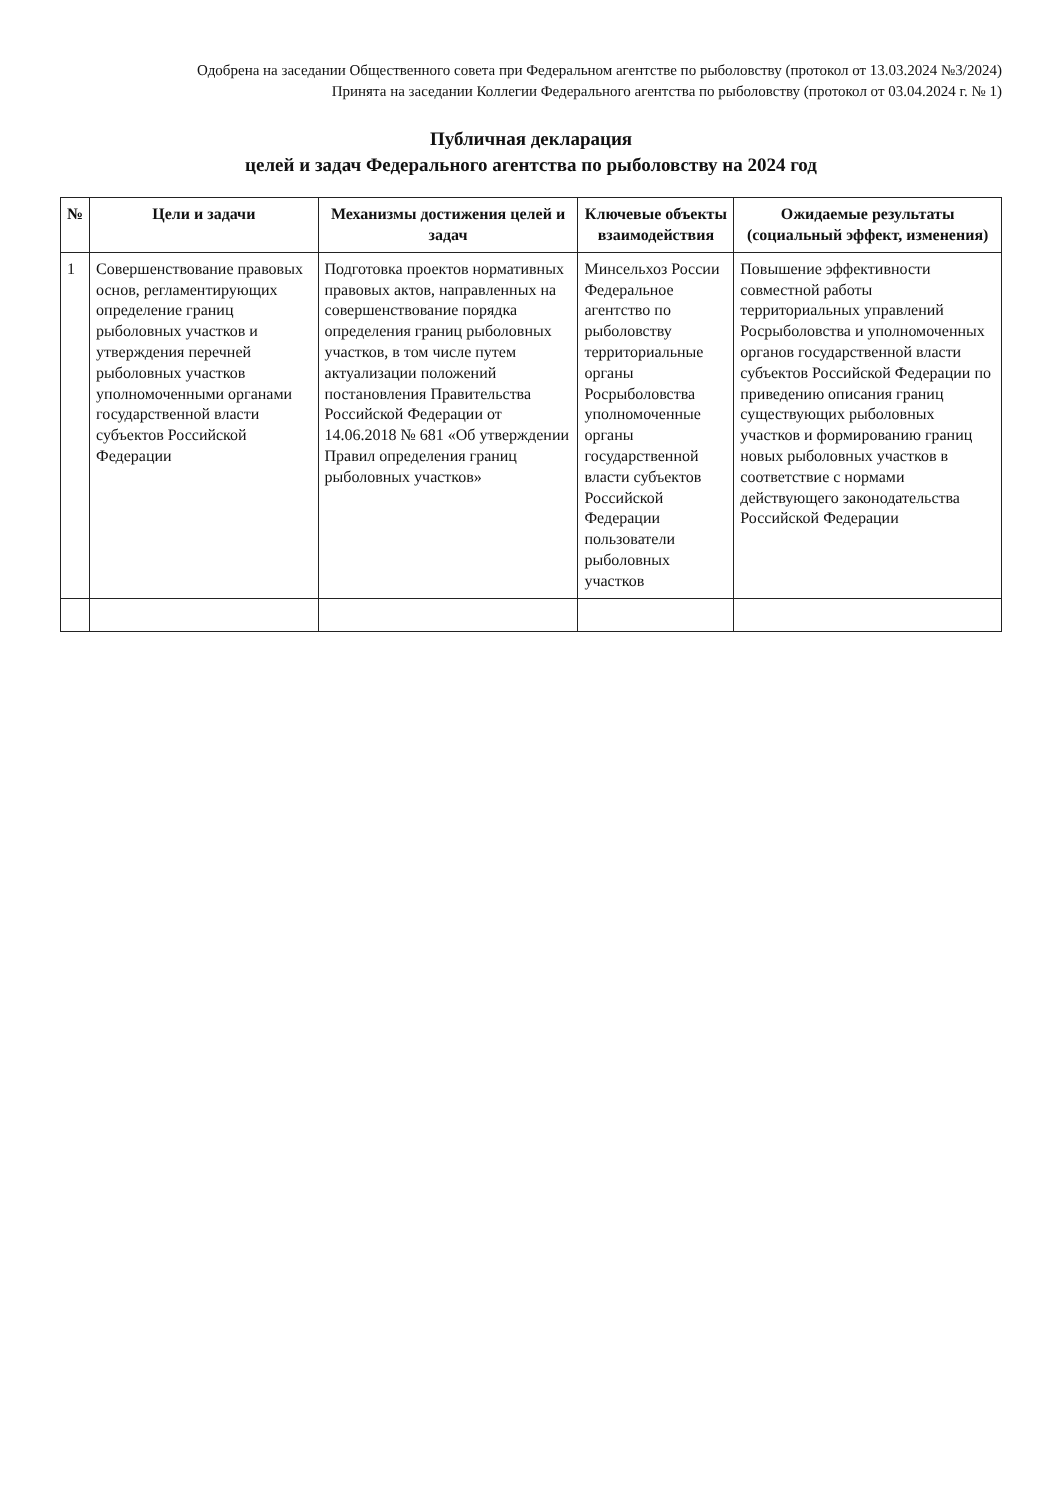Одобрена на заседании Общественного совета при Федеральном агентстве по рыболовству (протокол от 13.03.2024 №3/2024)
Принята на заседании Коллегии Федерального агентства по рыболовству (протокол от 03.04.2024 г. № 1)
Публичная декларация
целей и задач Федерального агентства по рыболовству на 2024 год
| № | Цели и задачи | Механизмы достижения целей и задач | Ключевые объекты взаимодействия | Ожидаемые результаты (социальный эффект, изменения) |
| --- | --- | --- | --- | --- |
| 1 | Совершенствование правовых основ, регламентирующих определение границ рыболовных участков и утверждения перечней рыболовных участков уполномоченными органами государственной власти субъектов Российской Федерации | Подготовка проектов нормативных правовых актов, направленных на совершенствование порядка определения границ рыболовных участков, в том числе путем актуализации положений постановления Правительства Российской Федерации от 14.06.2018 № 681 «Об утверждении Правил определения границ рыболовных участков» | Минсельхоз России Федеральное агентство по рыболовству территориальные органы Росрыболовства уполномоченные органы государственной власти субъектов Российской Федерации пользователи рыболовных участков | Повышение эффективности совместной работы территориальных управлений Росрыболовства и уполномоченных органов государственной власти субъектов Российской Федерации по приведению описания границ существующих рыболовных участков и формированию границ новых рыболовных участков в соответствие с нормами действующего законодательства Российской Федерации |